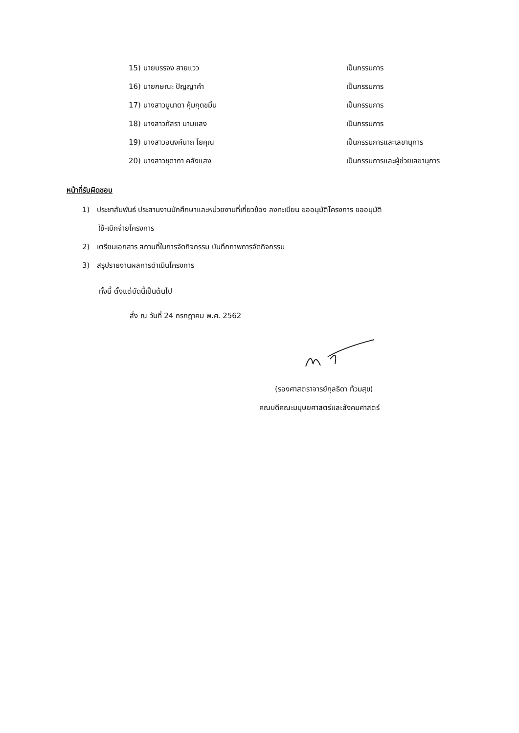15) นายบรรจง สายแวว เป็นกรรมการ
16) นายกษณะ ปัญญาคำ เป็นกรรมการ
17) นางสาวนูนาดา คุ้มกุดขมิ้น เป็นกรรมการ
18) นางสาวภัสรา นามแสง เป็นกรรมการ
19) นางสาวอนงค์นาถ โยคุณ เป็นกรรมการและเลขานุการ
20) นางสาวชุดาภา คลังแสง เป็นกรรมการและผู้ช่วยเลขานุการ
หน้าที่รับผิดชอบ
1) ประชาสัมพันธ์ ประสานงานนักศึกษาและหน่วยงานที่เกี่ยวข้อง ลงทะเบียน ขออนุมัติโครงการ ขออนุมัติ
ใช้-เบิกจ่ายโครงการ
2) เตรียมเอกสาร สถานที่ในการจัดกิจกรรม บันทึกภาพการจัดกิจกรรม
3) สรุปรายงานผลการดำเนินโครงการ
ทั้งนี้ ตั้งแต่บัดนี้เป็นต้นไป
สั่ง ณ วันที่ 24 กรกฎาคม พ.ศ. 2562
(รองศาสตราจารย์กุลธิดา ท้วมสุข)
คณบดีคณะมนุษยศาสตร์และสังคมศาสตร์